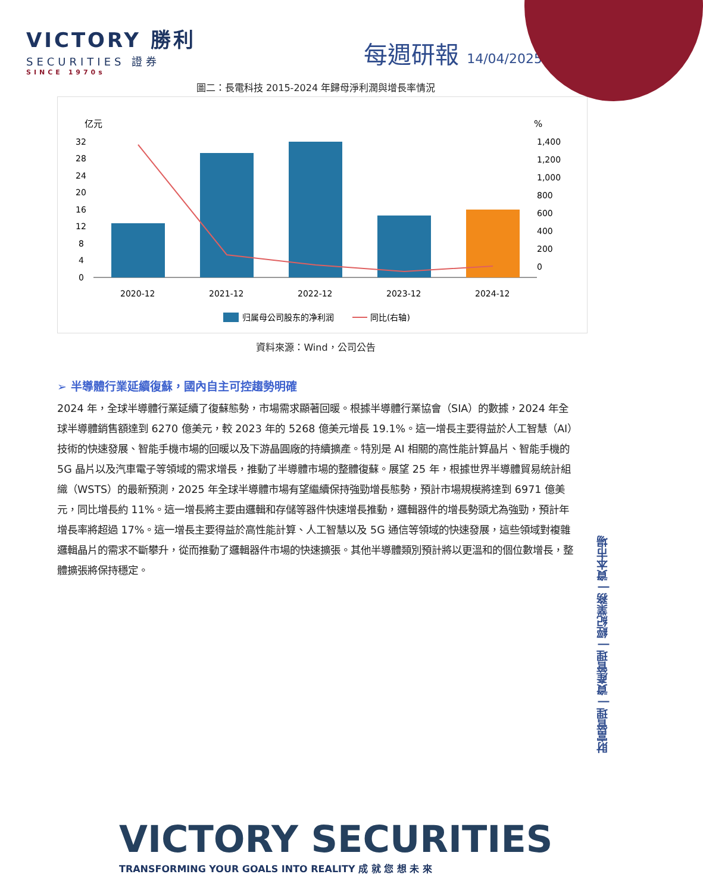VICTORY 勝利
SECURITIES 證券
SINCE 1970s
每週研報 14/04/2025
圖二：長電科技 2015-2024 年歸母淨利潤與增長率情況
亿元
%
32
28
24
20
16
12
8
4
0
1,400
1,200
1,000
800
600
400
200
0
2020-12
2021-12
2022-12
2023-12
2024-12
归属母公司股东的净利润
同比(右轴)
資料來源：Wind，公司公告
➢ 半導體行業延續復蘇，國內自主可控趨勢明確
2024 年，全球半導體行業延續了復蘇態勢，市場需求顯著回暖。根據半導體行業協會（SIA）的數據，2024 年全球半導體銷售額達到 6270 億美元，較 2023 年的 5268 億美元增長 19.1%。這一增長主要得益於人工智慧（AI）技術的快速發展、智能手機市場的回暖以及下游晶圓廠的持續擴產。特別是 AI 相關的高性能計算晶片、智能手機的 5G 晶片以及汽車電子等領域的需求增長，推動了半導體市場的整體復蘇。展望 25 年，根據世界半導體貿易統計組織（WSTS）的最新預測，2025 年全球半導體市場有望繼續保持強勁增長態勢，預計市場規模將達到 6971 億美元，同比增長約 11%。這一增長將主要由邏輯和存儲等器件快速增長推動，邏輯器件的增長勢頭尤為強勁，預計年增長率將超過 17%。這一增長主要得益於高性能計算、人工智慧以及 5G 通信等領域的快速發展，這些領域對複雜邏輯晶片的需求不斷攀升，從而推動了邏輯器件市場的快速擴張。其他半導體類別預計將以更溫和的個位數增長，整體擴張將保持穩定。
財富管理 | 資產管理 | 經紀業務 | 資本市場
VICTORY SECURITIES
TRANSFORMING YOUR GOALS INTO REALITY 成 就 您 想 未 來